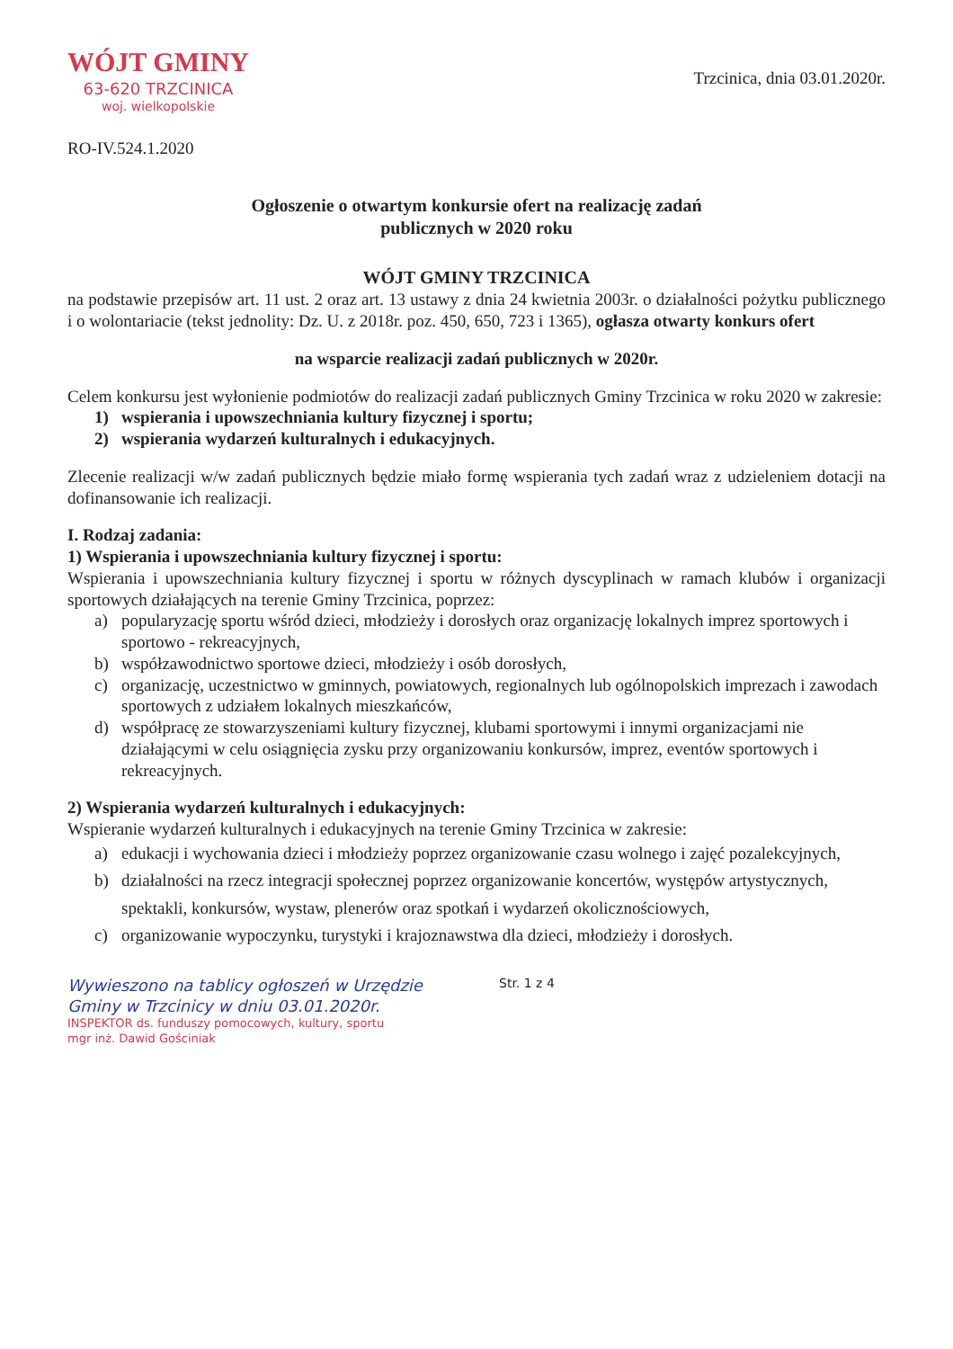WÓJT GMINY
63-620 TRZCINICA
woj. wielkopolskie
Trzcinica, dnia 03.01.2020r.
RO-IV.524.1.2020
Ogłoszenie o otwartym konkursie ofert na realizację zadań
publicznych w 2020 roku
WÓJT GMINY TRZCINICA
na podstawie przepisów art. 11 ust. 2 oraz art. 13 ustawy z dnia 24 kwietnia 2003r. o działalności pożytku publicznego i o wolontariacie (tekst jednolity: Dz. U. z 2018r. poz. 450, 650, 723 i 1365), ogłasza otwarty konkurs ofert
na wsparcie realizacji zadań publicznych w 2020r.
Celem konkursu jest wyłonienie podmiotów do realizacji zadań publicznych Gminy Trzcinica w roku 2020 w zakresie:
1) wspierania i upowszechniania kultury fizycznej i sportu;
2) wspierania wydarzeń kulturalnych i edukacyjnych.
Zlecenie realizacji w/w zadań publicznych będzie miało formę wspierania tych zadań wraz z udzieleniem dotacji na dofinansowanie ich realizacji.
I. Rodzaj zadania:
1) Wspierania i upowszechniania kultury fizycznej i sportu:
Wspierania i upowszechniania kultury fizycznej i sportu w różnych dyscyplinach w ramach klubów i organizacji sportowych działających na terenie Gminy Trzcinica, poprzez:
a) popularyzację sportu wśród dzieci, młodzieży i dorosłych oraz organizację lokalnych imprez sportowych i sportowo - rekreacyjnych,
b) współzawodnictwo sportowe dzieci, młodzieży i osób dorosłych,
c) organizację, uczestnictwo w gminnych, powiatowych, regionalnych lub ogólnopolskich imprezach i zawodach sportowych z udziałem lokalnych mieszkańców,
d) współpracę ze stowarzyszeniami kultury fizycznej, klubami sportowymi i innymi organizacjami nie działającymi w celu osiągnięcia zysku przy organizowaniu konkursów, imprez, eventów sportowych i rekreacyjnych.
2) Wspierania wydarzeń kulturalnych i edukacyjnych:
Wspieranie wydarzeń kulturalnych i edukacyjnych na terenie Gminy Trzcinica w zakresie:
a) edukacji i wychowania dzieci i młodzieży poprzez organizowanie czasu wolnego i zajęć pozalekcyjnych,
b) działalności na rzecz integracji społecznej poprzez organizowanie koncertów, występów artystycznych, spektakli, konkursów, wystaw, plenerów oraz spotkań i wydarzeń okolicznościowych,
c) organizowanie wypoczynku, turystyki i krajoznawstwa dla dzieci, młodzieży i dorosłych.
Wywieszono na tablicy ogłoszeń w Urzędzie Gminy w Trzcinicy w dniu 03.01.2020r.
INSPEKTOR ds. funduszy pomocowych, kultury, sportu
mgr inż. Dawid Gościniak
Str. 1 z 4